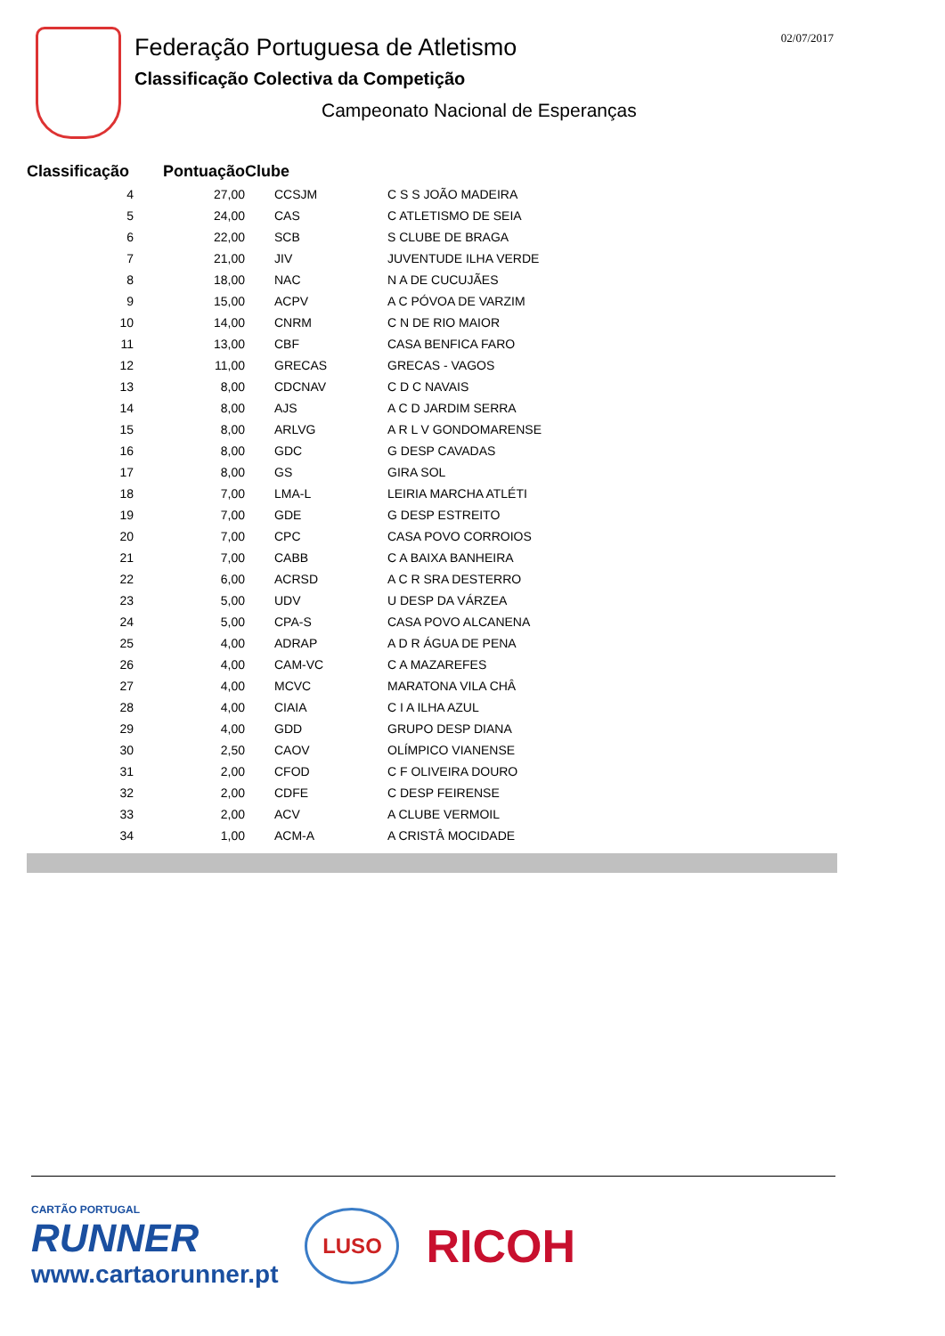02/07/2017
Federação Portuguesa de Atletismo
Classificação Colectiva da Competição
Campeonato Nacional de Esperanças
| Classificação | Pontuação | Clube | |
| --- | --- | --- | --- |
| 4 | 27,00 | CCSJM | C S S JOÃO MADEIRA |
| 5 | 24,00 | CAS | C ATLETISMO DE SEIA |
| 6 | 22,00 | SCB | S CLUBE DE BRAGA |
| 7 | 21,00 | JIV | JUVENTUDE ILHA VERDE |
| 8 | 18,00 | NAC | N A DE CUCUJÃES |
| 9 | 15,00 | ACPV | A C PÓVOA DE VARZIM |
| 10 | 14,00 | CNRM | C N DE RIO MAIOR |
| 11 | 13,00 | CBF | CASA BENFICA FARO |
| 12 | 11,00 | GRECAS | GRECAS - VAGOS |
| 13 | 8,00 | CDCNAV | C D C NAVAIS |
| 14 | 8,00 | AJS | A C D JARDIM SERRA |
| 15 | 8,00 | ARLVG | A R L V GONDOMARENSE |
| 16 | 8,00 | GDC | G DESP CAVADAS |
| 17 | 8,00 | GS | GIRA SOL |
| 18 | 7,00 | LMA-L | LEIRIA MARCHA ATLÉTI |
| 19 | 7,00 | GDE | G DESP ESTREITO |
| 20 | 7,00 | CPC | CASA POVO CORROIOS |
| 21 | 7,00 | CABB | C A BAIXA BANHEIRA |
| 22 | 6,00 | ACRSD | A C R SRA DESTERRO |
| 23 | 5,00 | UDV | U DESP DA VÁRZEA |
| 24 | 5,00 | CPA-S | CASA POVO ALCANENA |
| 25 | 4,00 | ADRAP | A D R ÁGUA DE PENA |
| 26 | 4,00 | CAM-VC | C A MAZAREFES |
| 27 | 4,00 | MCVC | MARATONA VILA CHÂ |
| 28 | 4,00 | CIAIA | C I A ILHA AZUL |
| 29 | 4,00 | GDD | GRUPO DESP DIANA |
| 30 | 2,50 | CAOV | OLÍMPICO VIANENSE |
| 31 | 2,00 | CFOD | C F OLIVEIRA DOURO |
| 32 | 2,00 | CDFE | C DESP FEIRENSE |
| 33 | 2,00 | ACV | A CLUBE VERMOIL |
| 34 | 1,00 | ACM-A | A CRISTÂ MOCIDADE |
CARTÃO PORTUGAL
RUNNER
www.cartaorunner.pt
LUSO
RICOH